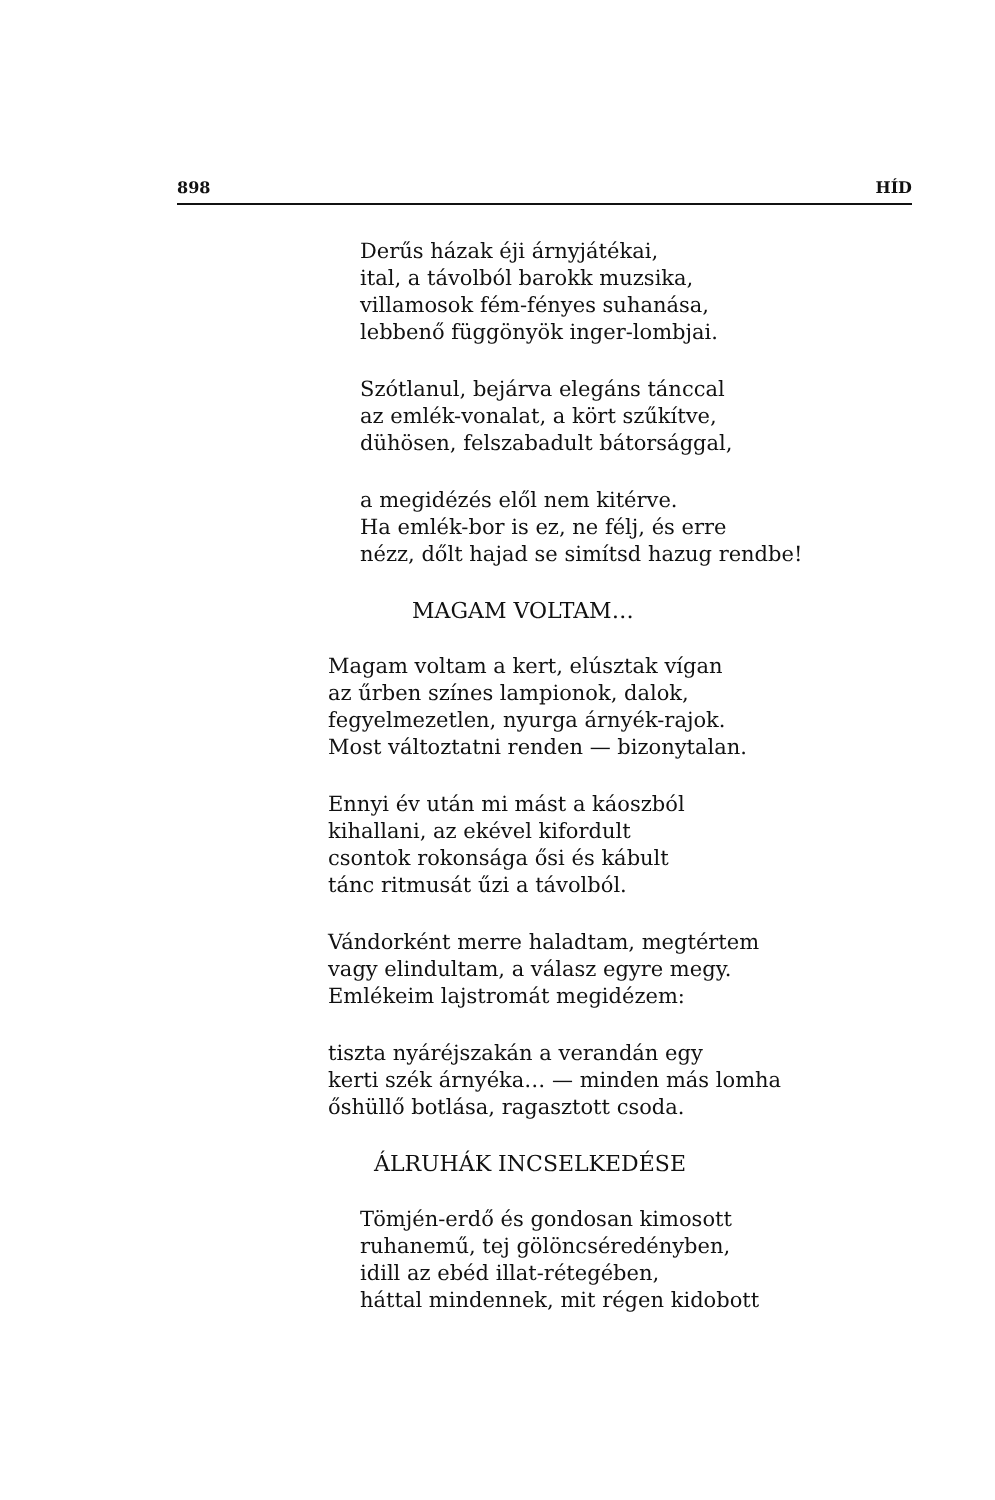898 HÍD
Derűs házak éji árnyjátékai,
ital, a távolból barokk muzsika,
villamosok fém-fényes suhanása,
lebbenő függönyök inger-lombjai.
Szótlanul, bejárva elegáns tánccal
az emlék-vonalat, a kört szűkítve,
dühösen, felszabadult bátorsággal,
a megidézés elől nem kitérve.
Ha emlék-bor is ez, ne félj, és erre
nézz, dőlt hajad se simítsd hazug rendbe!
MAGAM VOLTAM…
Magam voltam a kert, elúsztak vígan
az űrben színes lampionok, dalok,
fegyelmezetlen, nyurga árnyék-rajok.
Most változtatni renden — bizonytalan.
Ennyi év után mi mást a káoszból
kihallani, az ekével kifordult
csontok rokonsága ősi és kábult
tánc ritmusát űzi a távolból.
Vándorként merre haladtam, megtértem
vagy elindultam, a válasz egyre megy.
Emlékeim lajstromát megidézem:
tiszta nyáréjszakán a verandán egy
kerti szék árnyéka… — minden más lomha
őshüllő botlása, ragasztott csoda.
ÁLRUHÁK INCSELKEDÉSE
Tömjén-erdő és gondosan kimosott
ruhanemű, tej gölöncséredényben,
idill az ebéd illat-rétegében,
háttal mindennek, mit régen kidobott